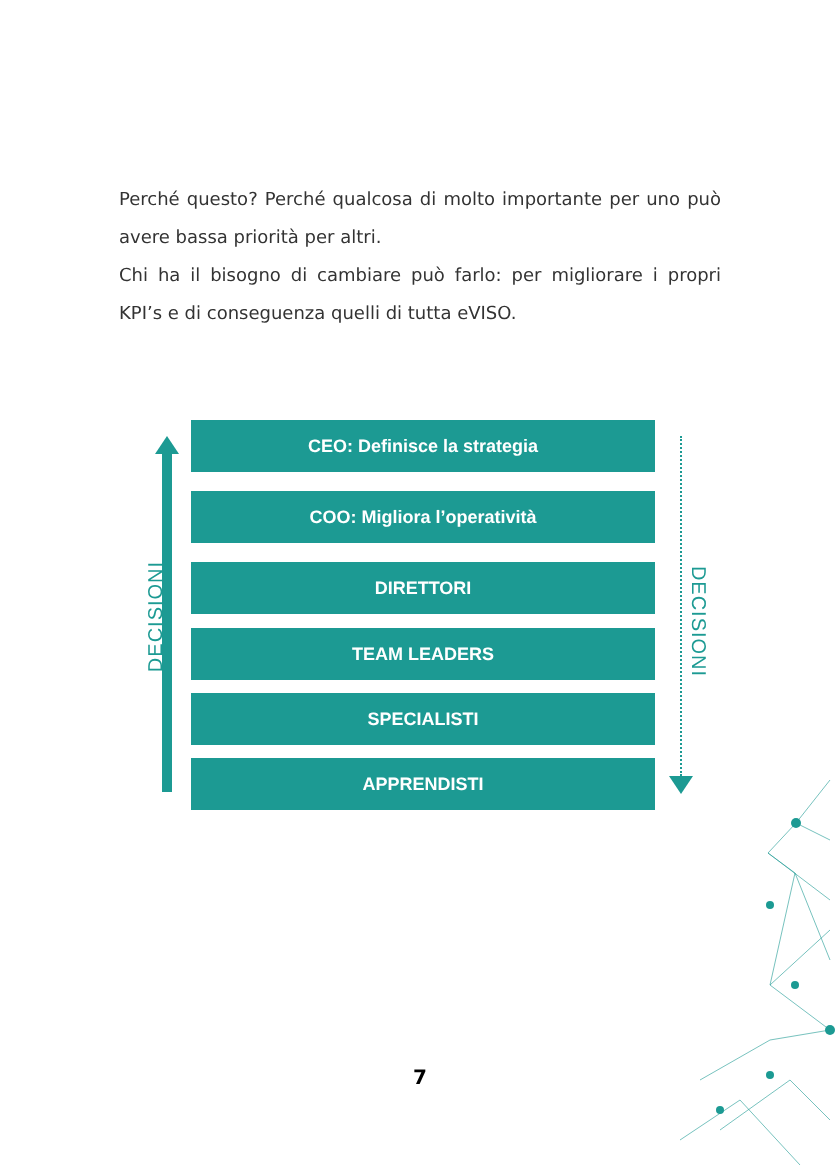Perché questo? Perché qualcosa di molto importante per uno può avere bassa priorità per altri.
Chi ha il bisogno di cambiare può farlo: per migliorare i propri KPI’s e di conseguenza quelli di tutta eVISO.
CEO: Definisce la strategia
COO: Migliora l’operatività
DIRETTORI
TEAM LEADERS
SPECIALISTI
APPRENDISTI
DECISIONI DECISIONI
7